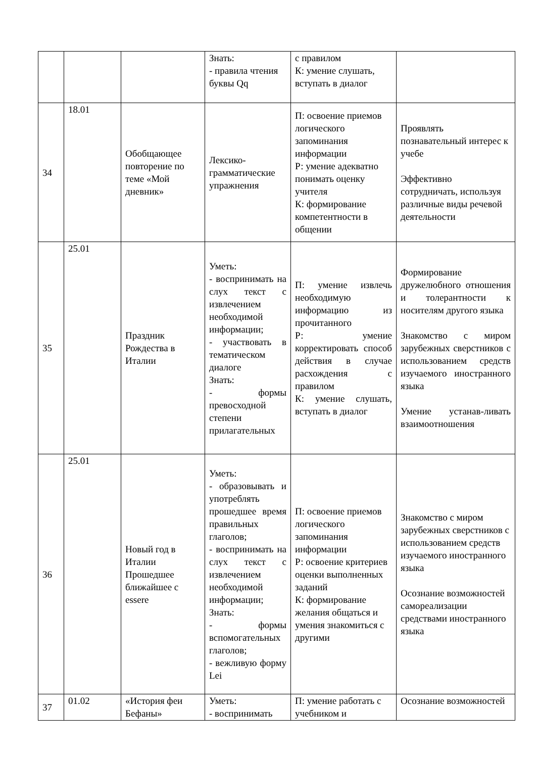| | | | Знать: - правила чтения буквы Qq | с правилом К: умение слушать, вступать в диалог | |
| 34 | 18.01 | Обобщающее повторение по теме «Мой дневник» | Лексико-грамматические упражнения | П: освоение приемов логического запоминания информации Р: умение адекватно понимать оценку учителя К: формирование компетентности в общении | Проявлять познавательный интерес к учебе Эффективно сотрудничать, используя различные виды речевой деятельности |
| 35 | 25.01 | Праздник Рождества в Италии | Уметь: - воспринимать на слух текст с извлечением необходимой информации; - участвовать в тематическом диалоге Знать: - формы превосходной степени прилагательных | П: умение извлечь необходимую информацию из прочитанного Р: умение корректировать способ действия в случае расхождения с правилом К: умение слушать, вступать в диалог | Формирование дружелюбного отношения и толерантности к носителям другого языка Знакомство с миром зарубежных сверстников с использованием средств изучаемого иностранного языка Умение устанав-ливать взаимоотношения |
| 36 | 25.01 | Новый год в Италии Прошедшее ближайшее с essere | Уметь: - образовывать и употреблять прошедшее время правильных глаголов; - воспринимать на слух текст с извлечением необходимой информации; Знать: - формы вспомогательных глаголов; - вежливую форму Lei | П: освоение приемов логического запоминания информации Р: освоение критериев оценки выполненных заданий К: формирование желания общаться и умения знакомиться с другими | Знакомство с миром зарубежных сверстников с использованием средств изучаемого иностранного языка Осознание возможностей самореализации средствами иностранного языка |
| 37 | 01.02 | «История феи Бефаны» | Уметь: - воспринимать | П: умение работать с учебником и | Осознание возможностей |